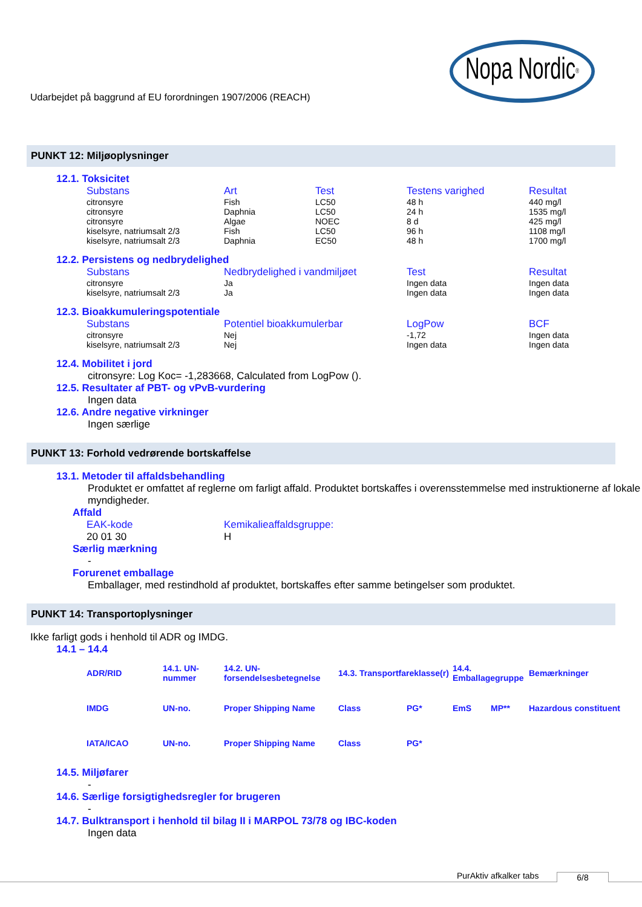Udarbejdet på baggrund af EU forordningen 1907/2006 (REACH)
Nopa Nordic<sup>®</sup>
PUNKT 12: Miljøoplysninger
12.1. Toksicitet
| Substans | Art | Test | Testens varighed | Resultat |
| --- | --- | --- | --- | --- |
| citronsyre | Fish | LC50 | 48 h | 440 mg/l |
| citronsyre | Daphnia | LC50 | 24 h | 1535 mg/l |
| citronsyre | Algae | NOEC | 8 d | 425 mg/l |
| kiselsyre, natriumsalt 2/3 | Fish | LC50 | 96 h | 1108 mg/l |
| kiselsyre, natriumsalt 2/3 | Daphnia | EC50 | 48 h | 1700 mg/l |
12.2. Persistens og nedbrydelighed
| Substans | Nedbrydelighed i vandmiljøet | Test | Resultat |
| --- | --- | --- | --- |
| citronsyre | Ja | Ingen data | Ingen data |
| kiselsyre, natriumsalt 2/3 | Ja | Ingen data | Ingen data |
12.3. Bioakkumuleringspotentiale
| Substans | Potentiel bioakkumulerbar | LogPow | BCF |
| --- | --- | --- | --- |
| citronsyre | Nej | -1,72 | Ingen data |
| kiselsyre, natriumsalt 2/3 | Nej | Ingen data | Ingen data |
12.4. Mobilitet i jord
citronsyre: Log Koc= -1,283668, Calculated from LogPow ().
12.5. Resultater af PBT- og vPvB-vurdering
Ingen data
12.6. Andre negative virkninger
Ingen særlige
PUNKT 13: Forhold vedrørende bortskaffelse
13.1. Metoder til affaldsbehandling
Produktet er omfattet af reglerne om farligt affald. Produktet bortskaffes i overensstemmelse med instruktionerne af lokale myndigheder.
Affald
| EAK-kode | Kemikalieaffaldsgruppe: |
| --- | --- |
| 20 01 30 | H |
Særlig mærkning
-
Forurenet emballage
Emballager, med restindhold af produktet, bortskaffes efter samme betingelser som produktet.
PUNKT 14: Transportoplysninger
Ikke farligt gods i henhold til ADR og IMDG.
14.1 – 14.4
| ADR/RID | 14.1. UN-nummer | 14.2. UN-forsendelsesbetegnelse | 14.3. Transportfareklasse(r) | | 14.4. Emballagegruppe | | Bemærkninger |
| --- | --- | --- | --- | --- | --- | --- | --- |
| IMDG | UN-no. | Proper Shipping Name | Class | PG* | EmS | MP** | Hazardous constituent |
| IATA/ICAO | UN-no. | Proper Shipping Name | Class | PG* | | | |
14.5. Miljøfarer
-
14.6. Særlige forsigtighedsregler for brugeren
-
14.7. Bulktransport i henhold til bilag II i MARPOL 73/78 og IBC-koden
Ingen data
PurAktiv afkalker tabs 6/8